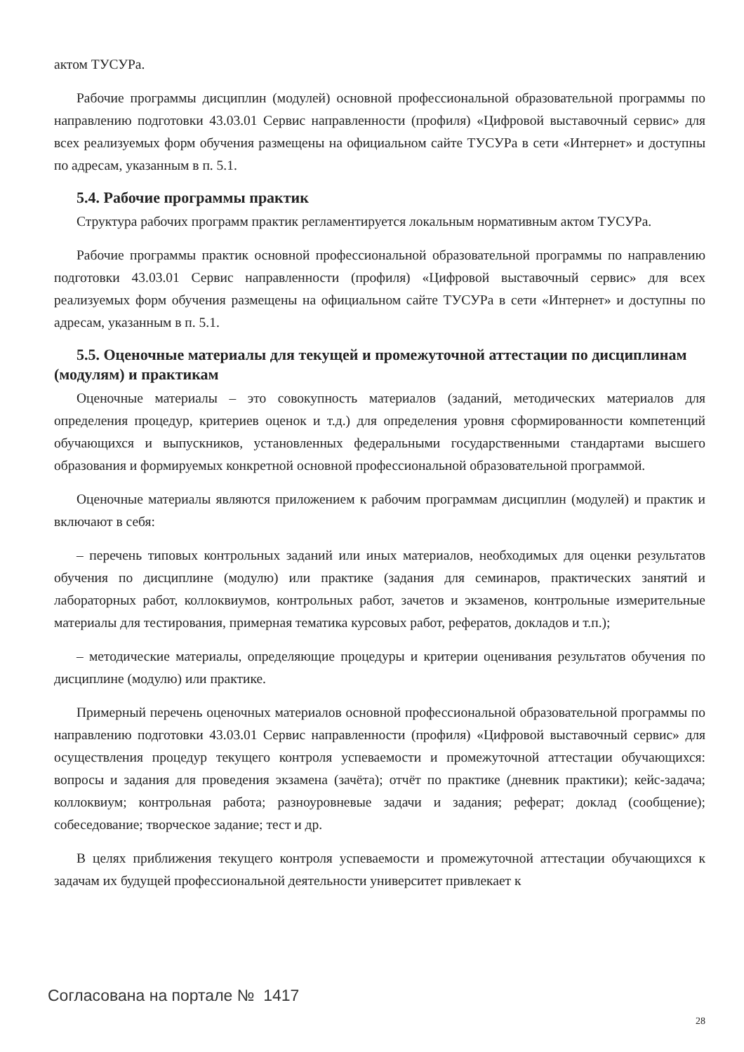актом ТУСУРа.
Рабочие программы дисциплин (модулей) основной профессиональной образовательной программы по направлению подготовки 43.03.01 Сервис направленности (профиля) «Цифровой выставочный сервис» для всех реализуемых форм обучения размещены на официальном сайте ТУСУРа в сети «Интернет» и доступны по адресам, указанным в п. 5.1.
5.4. Рабочие программы практик
Структура рабочих программ практик регламентируется локальным нормативным актом ТУСУРа.
Рабочие программы практик основной профессиональной образовательной программы по направлению подготовки 43.03.01 Сервис направленности (профиля) «Цифровой выставочный сервис» для всех реализуемых форм обучения размещены на официальном сайте ТУСУРа в сети «Интернет» и доступны по адресам, указанным в п. 5.1.
5.5. Оценочные материалы для текущей и промежуточной аттестации по дисциплинам (модулям) и практикам
Оценочные материалы – это совокупность материалов (заданий, методических материалов для определения процедур, критериев оценок и т.д.) для определения уровня сформированности компетенций обучающихся и выпускников, установленных федеральными государственными стандартами высшего образования и формируемых конкретной основной профессиональной образовательной программой.
Оценочные материалы являются приложением к рабочим программам дисциплин (модулей) и практик и включают в себя:
– перечень типовых контрольных заданий или иных материалов, необходимых для оценки результатов обучения по дисциплине (модулю) или практике (задания для семинаров, практических занятий и лабораторных работ, коллоквиумов, контрольных работ, зачетов и экзаменов, контрольные измерительные материалы для тестирования, примерная тематика курсовых работ, рефератов, докладов и т.п.);
– методические материалы, определяющие процедуры и критерии оценивания результатов обучения по дисциплине (модулю) или практике.
Примерный перечень оценочных материалов основной профессиональной образовательной программы по направлению подготовки 43.03.01 Сервис направленности (профиля) «Цифровой выставочный сервис» для осуществления процедур текущего контроля успеваемости и промежуточной аттестации обучающихся: вопросы и задания для проведения экзамена (зачёта); отчёт по практике (дневник практики); кейс-задача; коллоквиум; контрольная работа; разноуровневые задачи и задания; реферат; доклад (сообщение); собеседование; творческое задание; тест и др.
В целях приближения текущего контроля успеваемости и промежуточной аттестации обучающихся к задачам их будущей профессиональной деятельности университет привлекает к
Согласована на портале № 1417
28